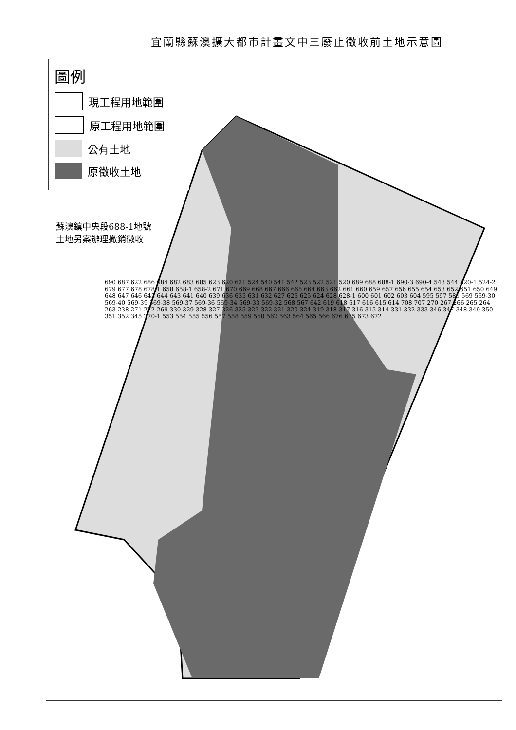宜蘭縣蘇澳擴大都市計畫文中三廢止徵收前土地示意圖
圖例
現工程用地範圍
原工程用地範圍
公有土地
原徵收土地
蘇澳鎮中央段688-1地號
土地另案辦理撤銷徵收
690 687 622 686 684 682 683 685 623 620 621 524 540 541 542 523 522 521 520 689 688 688-1 690-3 690-4 543 544 520-1 524-2 679 677 678 678-1 658 658-1 658-2 671 670 669 668 667 666 665 664 663 662 661 660 659 657 656 655 654 653 652 651 650 649 648 647 646 645 644 643 641 640 639 636 635 631 632 627 626 625 624 628 628-1 600 601 602 603 604 595 597 581 569 569-30 569-40 569-39 569-38 569-37 569-36 569-34 569-33 569-32 568 567 642 619 618 617 616 615 614 708 707 270 267 266 265 264 263 238 271 272 269 330 329 328 327 326 325 323 322 321 320 324 319 318 317 316 315 314 331 332 333 346 347 348 349 350 351 352 345 270-1 553 554 555 556 557 558 559 560 562 563 564 565 566 676 675 673 672